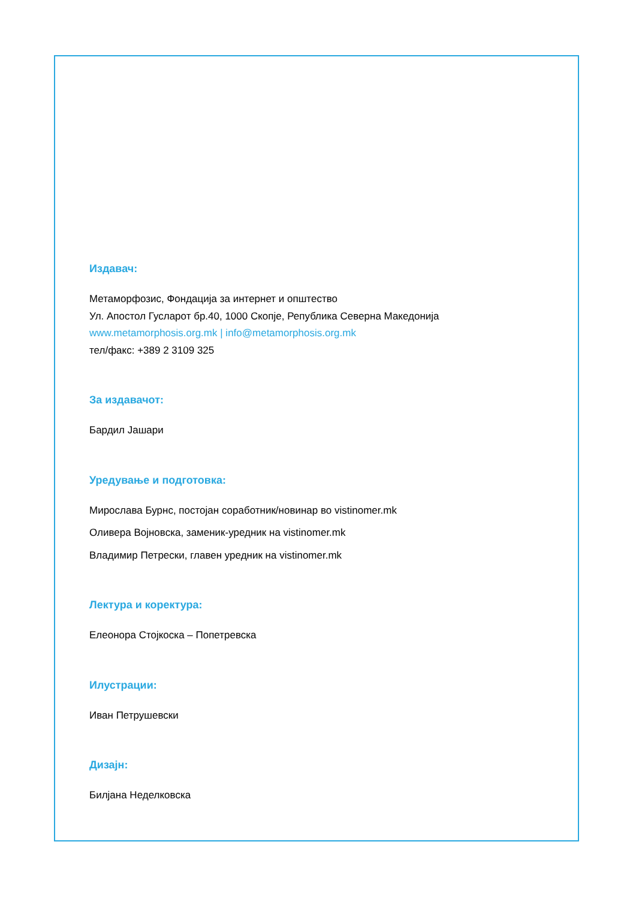Издавач:
Метаморфозис, Фондација за интернет и општество
Ул. Апостол Гусларот бр.40, 1000 Скопје, Република Северна Македонија
www.metamorphosis.org.mk | info@metamorphosis.org.mk
тел/факс: +389 2 3109 325
За издавачот:
Бардил Јашари
Уредување и подготовка:
Мирослава Бурнс, постојан соработник/новинар во vistinomer.mk
Оливера Војновска, заменик-уредник на vistinomer.mk
Владимир Петрески, главен уредник на vistinomer.mk
Лектура и коректура:
Елеонора Стојкоска – Попетревска
Илустрации:
Иван Петрушевски
Дизајн:
Билјана Неделковска